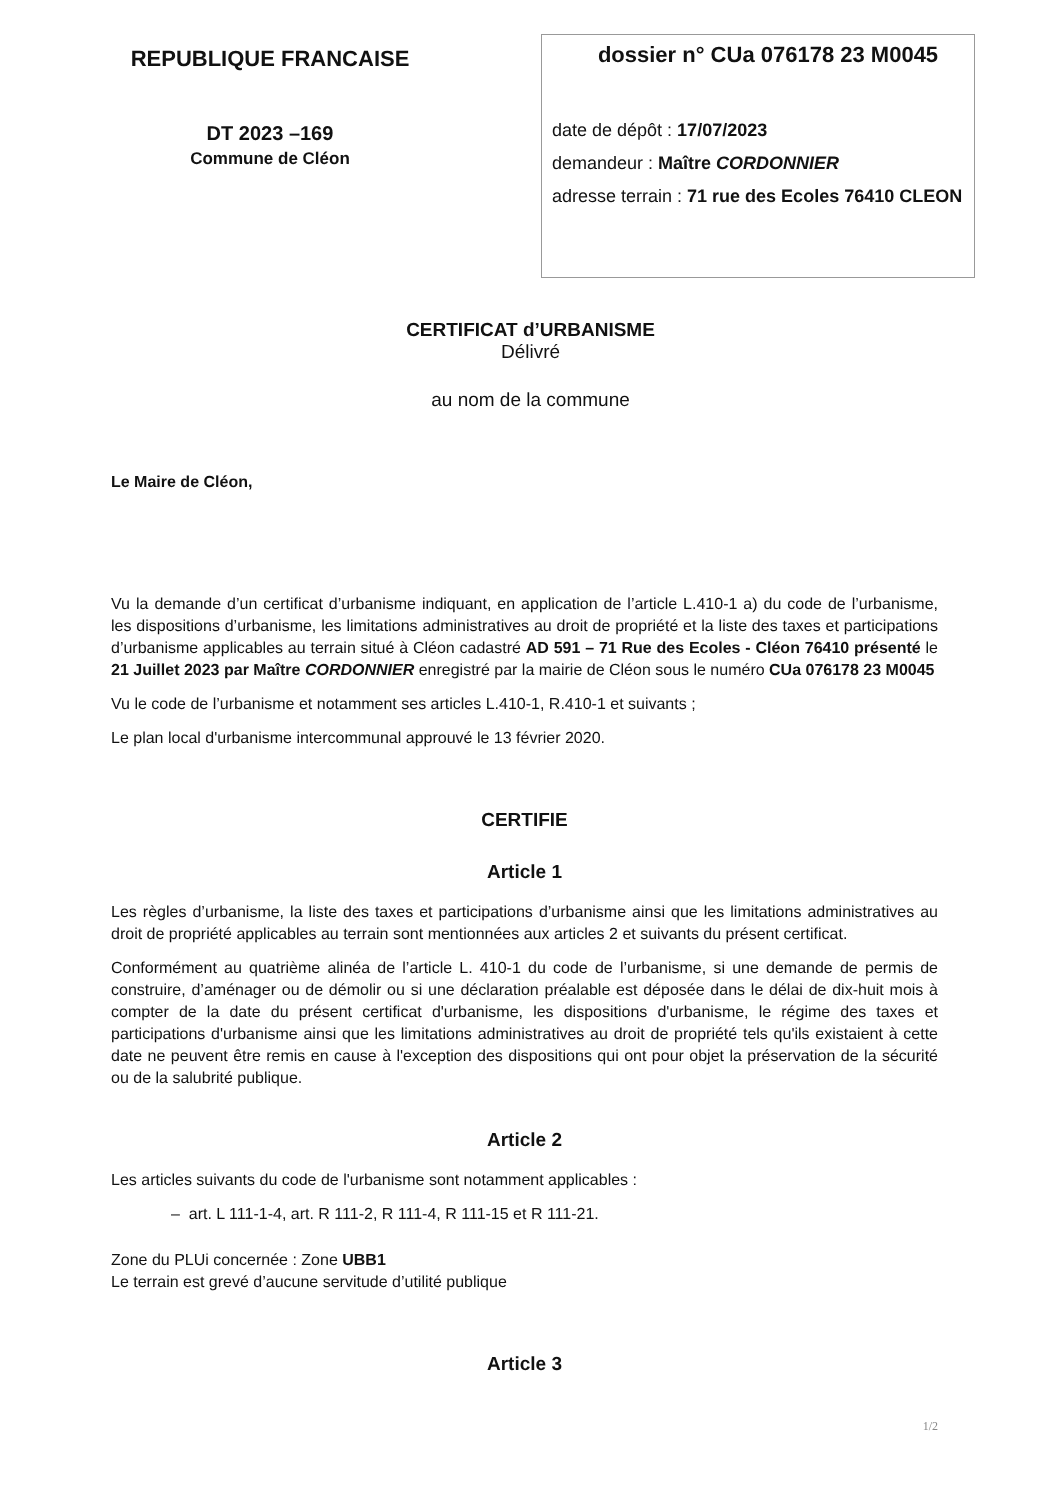REPUBLIQUE FRANCAISE
DT 2023 –169
Commune de Cléon
dossier n° CUa 076178 23 M0045
date de dépôt : 17/07/2023
demandeur : Maître CORDONNIER
adresse terrain : 71 rue des Ecoles 76410 CLEON
CERTIFICAT d’URBANISME
Délivré
au nom de la commune
Le Maire de Cléon,
Vu la demande d’un certificat d’urbanisme indiquant, en application de l’article L.410-1 a) du code de l’urbanisme, les dispositions d’urbanisme, les limitations administratives au droit de propriété et la liste des taxes et participations d’urbanisme applicables au terrain situé à Cléon cadastré AD 591 – 71 Rue des Ecoles - Cléon 76410 présenté le 21 Juillet 2023 par Maître CORDONNIER enregistré par la mairie de Cléon sous le numéro CUa 076178 23 M0045
Vu le code de l’urbanisme et notamment ses articles L.410-1, R.410-1 et suivants ;
Le plan local d'urbanisme intercommunal approuvé le 13 février 2020.
CERTIFIE
Article 1
Les règles d’urbanisme, la liste des taxes et participations d’urbanisme ainsi que les limitations administratives au droit de propriété applicables au terrain sont mentionnées aux articles 2 et suivants du présent certificat.
Conformément au quatrième alinéa de l’article L. 410-1 du code de l’urbanisme, si une demande de permis de construire, d’aménager ou de démolir ou si une déclaration préalable est déposée dans le délai de dix-huit mois à compter de la date du présent certificat d'urbanisme, les dispositions d'urbanisme, le régime des taxes et participations d'urbanisme ainsi que les limitations administratives au droit de propriété tels qu'ils existaient à cette date ne peuvent être remis en cause à l'exception des dispositions qui ont pour objet la préservation de la sécurité ou de la salubrité publique.
Article 2
Les articles suivants du code de l'urbanisme sont notamment applicables :
– art. L 111-1-4, art. R 111-2, R 111-4, R 111-15 et R 111-21.
Zone du PLUi concernée : Zone UBB1
Le terrain est grevé d’aucune servitude d’utilité publique
Article 3
1/2